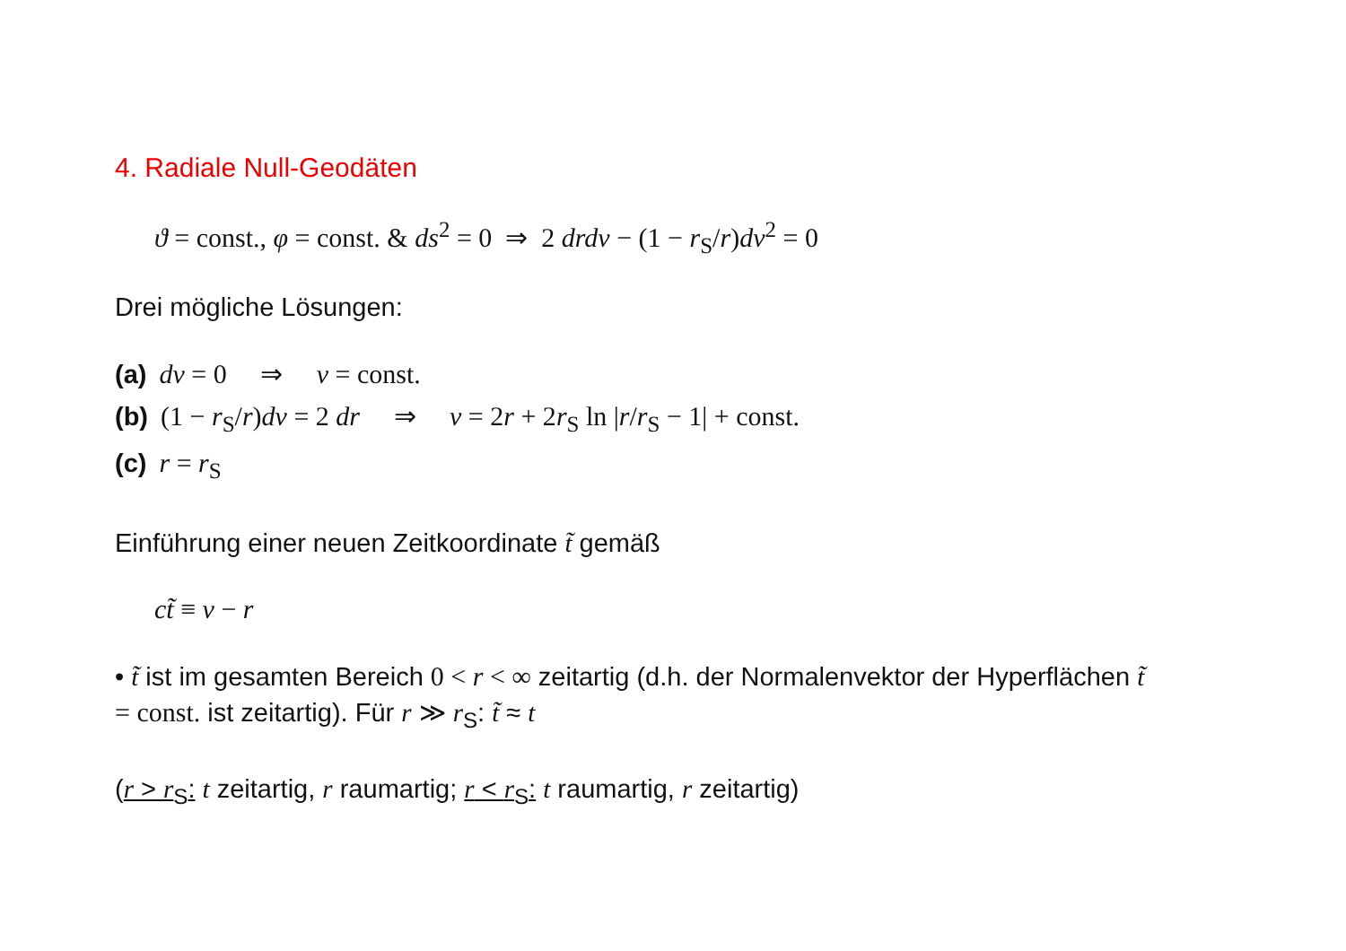4. Radiale Null-Geodäten
ϑ = const., φ = const. & ds<sup>2</sup> = 0 ⇒ 2 drdv − (1 − r<sub>S</sub>/r)dv<sup>2</sup> = 0
Drei mögliche Lösungen:
(a) dv = 0 ⇒ v = const.
(b) (1 − r<sub>S</sub>/r)dv = 2 dr ⇒ v = 2r + 2r<sub>S</sub> ln |r/r<sub>S</sub> − 1| + const.
(c) r = r<sub>S</sub>
Einführung einer neuen Zeitkoordinate t̃ gemäß
ct̃ ≡ v − r
• t̃ ist im gesamten Bereich 0 < r < ∞ zeitartig (d.h. der Normalenvektor der Hyperflächen t̃ = const. ist zeitartig). Für r ≫ r<sub>S</sub>: t̃ ≈ t
(r > r<sub>S</sub>: t zeitartig, r raumartig; r < r<sub>S</sub>: t raumartig, r zeitartig)